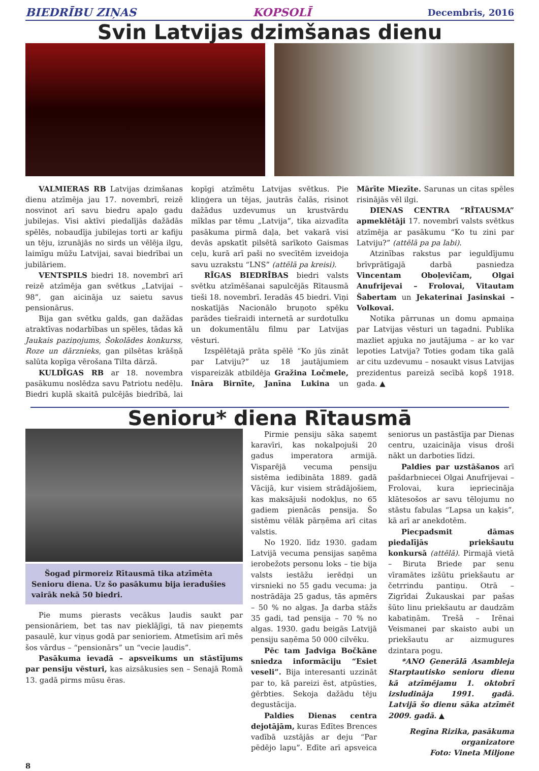BIEDRĪBU ZIŅAS KOPSOLĪ Decembris, 2016
Svin Latvijas dzimšanas dienu
VALMIERAS RB Latvijas dzimšanas dienu atzīmēja jau 17. novembrī, reizē nosvinot arī savu biedru apaļo gadu jubilejas. Visi aktīvi piedalījās dažādās spēlēs, nobaudīja jubilejas torti ar kafiju un tēju, izrunājās no sirds un vēlēja ilgu, laimīgu mūžu Latvijai, savai biedrībai un jubilāriem.
VENTSPILS biedri 18. novembrī arī reizē atzīmēja gan svētkus „Latvijai – 98”, gan aicināja uz saietu savus pensionārus.
Bija gan svētku galds, gan dažādas atraktīvas nodarbības un spēles, tādas kā Jaukais paziņojums, Šokolādes konkurss, Roze un dārznieks, gan pilsētas krāšņā salūta kopīga vērošana Tilta dārzā.
KULDĪGAS RB ar 18. novembra pasākumu noslēdza savu Patriotu nedēļu. Biedri kuplā skaitā pulcējās biedrībā, lai kopīgi atzīmētu Latvijas svētkus. Pie kliņģera un tējas, jautrās čalās, risinot dažādus uzdevumus un krustvārdu mīklas par tēmu „Latvija”, tika aizvadīta pasākuma pirmā daļa, bet vakarā visi devās apskatīt pilsētā sarīkoto Gaismas ceļu, kurā arī paši no svecītēm izveidoja savu uzrakstu “LNS” (attēlā pa kreisi).
RĪGAS BIEDRĪBAS biedri valsts svētku atzīmēšanai sapulcējās Rītausmā tieši 18. novembrī. Ieradās 45 biedri. Viņi noskatījās Nacionālo bruņoto spēku parādes tiešraidi internetā ar surdotulku un dokumentālu filmu par Latvijas vēsturi.
Izspēlētajā prāta spēlē “Ko jūs zināt par Latviju?” uz 18 jautājumiem vispareizāk atbildēja Gražina Ločmele, Ināra Birnīte, Janīna Lukina un Mārīte Miezīte. Sarunas un citas spēles risinājās vēl ilgi.
DIENAS CENTRA “RĪTAUSMA” apmeklētāji 17. novembrī valsts svētkus atzīmēja ar pasākumu “Ko tu zini par Latviju?” (attēlā pa pa labi).
Atzinības rakstus par ieguldījumu brīvprātīgajā darbā pasniedza Vincentam Oboļevičam, Olgai Anufrijevai – Frolovai, Vitautam Šabertam un Jekaterinai Jasinskai – Volkovai.
Notika pārrunas un domu apmaiņa par Latvijas vēsturi un tagadni. Publika mazliet apjuka no jautājuma – ar ko var lepoties Latvija? Toties godam tika galā ar citu uzdevumu – nosaukt visus Latvijas prezidentus pareizā secībā kopš 1918. gada. ▲
Senioru* diena Rītausmā
Šogad pirmoreiz Rītausmā tika atzīmēta Senioru diena. Uz šo pasākumu bija ieradušies vairāk nekā 50 biedri.
Pie mums pierasts vecākus ļaudis saukt par pensionāriem, bet tas nav pieklājīgi, tā nav pieņemts pasaulē, kur viņus godā par senioriem. Atmetīsim arī mēs šos vārdus – “pensionārs” un “vecie ļaudis”.
Pasākuma ievadā – apsveikums un stāstījums par pensiju vēsturi, kas aizsākusies sen – Senajā Romā 13. gadā pirms mūsu ēras.
Pirmie pensiju sāka saņemt karavīri, kas nokalpojuši 20 gadus imperatora armijā. Visparējā vecuma pensiju sistēma iedibināta 1889. gadā Vācijā, kur visiem strādājošiem, kas maksājuši nodokļus, no 65 gadiem pienācās pensija. Šo sistēmu vēlāk pārņēma arī citas valstis.
No 1920. līdz 1930. gadam Latvijā vecuma pensijas saņēma ierobežots personu loks – tie bija valsts iestāžu ierēdņi un virsnieki no 55 gadu vecuma: ja nostrādāja 25 gadus, tās apmērs – 50 % no algas. Ja darba stāžs 35 gadi, tad pensija – 70 % no algas. 1930. gadu beigās Latvijā pensiju saņēma 50 000 cilvēku.
Pēc tam Jadviga Bočkāne sniedza informāciju “Esiet veseli”. Bija interesanti uzzināt par to, kā pareizi ēst, atpūsties, ģērbties. Sekoja dažādu tēju degustācija.
Paldies Dienas centra dejotājām, kuras Edītes Brences vadībā uzstājās ar deju “Par pēdējo lapu”. Edīte arī apsveica seniorus un pastāstīja par Dienas centru, uzaicināja visus droši nākt un darboties līdzi.
Paldies par uzstāšanos arī pašdarbniecei Olgai Anufrijevai – Frolovai, kura iepriecināja klātesošos ar savu tēlojumu no stāstu fabulas “Lapsa un kaķis”, kā arī ar anekdotēm.
Piecpadsmit dāmas piedalījās priekšautu konkursā (attēlā). Pirmajā vietā – Biruta Briede par senu vīramātes izšūtu priekšautu ar četrrindu pantiņu. Otrā – Zigrīdai Žukauskai par pašas šūto linu priekšautu ar daudzām kabatiņām. Trešā – Irēnai Veismanei par skaisto aubi un priekšautu ar aizmugures dzintara pogu.
*ANO Ģenerālā Asambleja Starptautisko senioru dienu kā atzīmējamu 1. oktobrī izsludināja 1991. gadā. Latvijā šo dienu sāka atzīmēt 2009. gadā. ▲
Regīna Rizika, pasākuma organizatore
Foto: Vineta Miljone
8